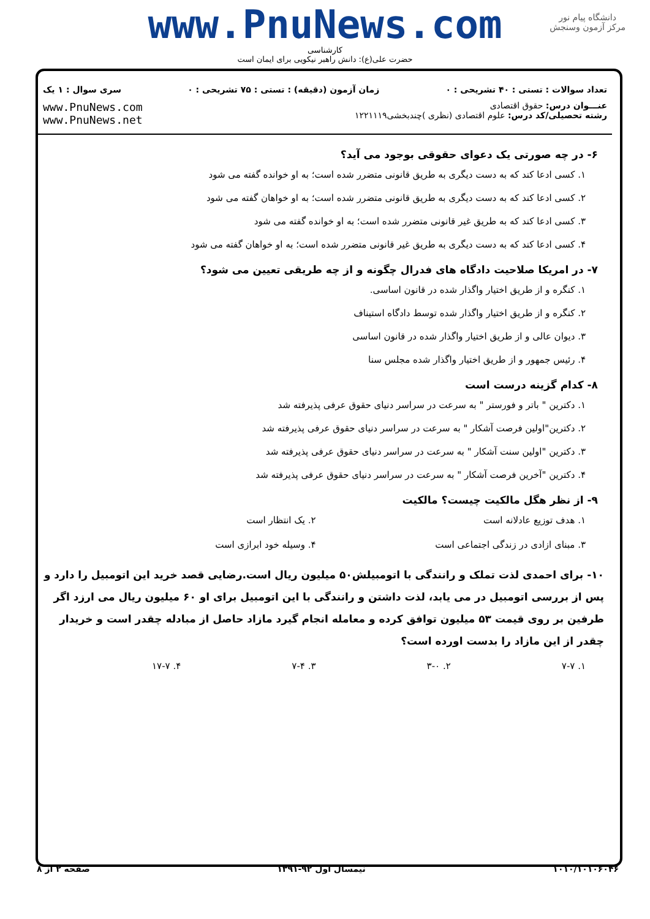www.PnuNews.com
کارشناسی
حضرت علی(ع): دانش راهبر نیکویی برای ایمان است
دانشگاه پیام نور
مرکز آزمون وسنجش
تعداد سوالات : تستی : ۴۰ تشریحی : ۰ زمان آزمون (دقیقه) : تستی : ۷۵ تشریحی : ۰ سری سوال : ۱ یک
عنـــوان درس: حقوق اقتصادی
رشته تحصیلی/کد درس: علوم اقتصادی (نظری )چندبخشی۱۲۲۱۱۱۹
www.PnuNews.com
www.PnuNews.net
۶- در چه صورتی یک دعوای حقوقی بوجود می آید؟
۱. کسی ادعا کند که به دست دیگری به طریق قانونی متضرر شده است؛ به او خوانده گفته می شود
۲. کسی ادعا کند که به دست دیگری به طریق قانونی متضرر شده است؛ به او خواهان گفته می شود
۳. کسی ادعا کند که به طریق غیر قانونی متضرر شده است؛ به او خوانده گفته می شود
۴. کسی ادعا کند که به دست دیگری به طریق غیر قانونی متضرر شده است؛ به او خواهان گفته می شود
۷- در امریکا صلاحیت دادگاه های فدرال چگونه و از چه طریقی تعیین می شود؟
۱. کنگره و از طریق اختیار واگذار شده در قانون اساسی.
۲. کنگره و از طریق اختیار واگذار شده توسط دادگاه استیناف
۳. دیوان عالی و از طریق اختیار واگذار شده در قانون اساسی
۴. رئیس جمهور و از طریق اختیار واگذار شده مجلس سنا
۸- کدام گزینه درست است
۱. دکترین " باتر و فورستر " به سرعت در سراسر دنیای حقوق عرفی پذیرفته شد
۲. دکترین"اولین فرصت آشکار " به سرعت در سراسر دنیای حقوق عرفی پذیرفته شد
۳. دکترین "اولین سنت آشکار " به سرعت در سراسر دنیای حقوق عرفی پذیرفته شد
۴. دکترین "آخرین فرصت آشکار " به سرعت در سراسر دنیای حقوق عرفی پذیرفته شد
۹- از نظر هگل مالکیت چیست؟ مالکیت
۱. هدف توزیع عادلانه است
۲. یک انتظار است
۳. مبنای ازادی در زندگی اجتماعی است
۴. وسیله خود ابرازی است
۱۰- برای احمدی لذت تملک و رانندگی با اتومبیلش۵۰ میلیون ریال است.رضایی قصد خرید این اتومبیل را دارد و پس از بررسی اتومبیل در می یابد، لذت داشتن و رانندگی با این اتومبیل برای او ۶۰ میلیون ریال می ارزد اگر طرفین بر روی قیمت ۵۳ میلیون توافق کرده و معامله انجام گیرد مازاد حاصل از مبادله چقدر است و خریدار چقدر از این مازاد را بدست اورده است؟
۱. ۷-۷
۲. ۳-۰
۳. ۷-۴
۴. ۱۷-۷
۱۰۱۰/۱۰۱۰۶۰۴۶ نیمسال اول ۹۲-۱۳۹۱ صفحه ۲ از ۸